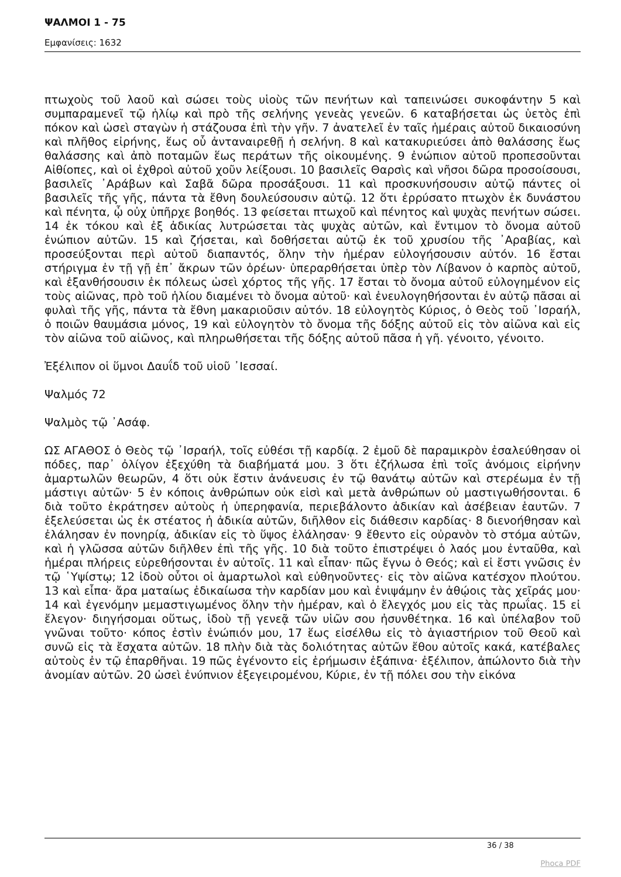ΨΑΛΜΟΙ 1 - 75
Εμφανίσεις: 1632
πτωχοὺς τοῦ λαοῦ καὶ σώσει τοὺς υἱοὺς τῶν πενήτων καὶ ταπεινώσει συκοφάντην 5 καὶ συμπαραμενεῖ τῷ ἡλίῳ καὶ πρὸ τῆς σελήνης γενεὰς γενεῶν. 6 καταβήσεται ὡς ὑετὸς ἐπὶ πόκον καὶ ὡσεὶ σταγὼν ἡ στάζουσα ἐπὶ τὴν γῆν. 7 ἀνατελεῖ ἐν ταῖς ἡμέραις αὐτοῦ δικαιοσύνη καὶ πλῆθος εἰρήνης, ἕως οὗ ἀνταναιρεθῇ ἡ σελήνη. 8 καὶ κατακυριεύσει ἀπὸ θαλάσσης ἕως θαλάσσης καὶ ἀπὸ ποταμῶν ἕως περάτων τῆς οἰκουμένης. 9 ἐνώπιον αὐτοῦ προπεσοῦνται Αἰθίοπες, καὶ οἱ ἐχθροὶ αὐτοῦ χοῦν λείξουσι. 10 βασιλεῖς Θαρσὶς καὶ νῆσοι δῶρα προσοίσουσι, βασιλεῖς ᾿Αράβων καὶ Σαβᾶ δῶρα προσάξουσι. 11 καὶ προσκυνήσουσιν αὐτῷ πάντες οἱ βασιλεῖς τῆς γῆς, πάντα τὰ ἔθνη δουλεύσουσιν αὐτῷ. 12 ὅτι ἐρρύσατο πτωχὸν ἐκ δυνάστου καὶ πένητα, ᾧ οὐχ ὑπῆρχε βοηθός. 13 φείσεται πτωχοῦ καὶ πένητος καὶ ψυχὰς πενήτων σώσει. 14 ἐκ τόκου καὶ ἐξ ἀδικίας λυτρώσεται τὰς ψυχὰς αὐτῶν, καὶ ἔντιμον τὸ ὄνομα αὐτοῦ ἐνώπιον αὐτῶν. 15 καὶ ζήσεται, καὶ δοθήσεται αὐτῷ ἐκ τοῦ χρυσίου τῆς ᾿Αραβίας, καὶ προσεύξονται περὶ αὐτοῦ διαπαντός, ὅλην τὴν ἡμέραν εὐλογήσουσιν αὐτόν. 16 ἔσται στήριγμα ἐν τῇ γῇ ἐπ᾿ ἄκρων τῶν ὀρέων· ὑπεραρθήσεται ὑπὲρ τὸν Λίβανον ὁ καρπὸς αὐτοῦ, καὶ ἐξανθήσουσιν ἐκ πόλεως ὡσεὶ χόρτος τῆς γῆς. 17 ἔσται τὸ ὄνομα αὐτοῦ εὐλογημένον εἰς τοὺς αἰῶνας, πρὸ τοῦ ἡλίου διαμένει τὸ ὄνομα αὐτοῦ· καὶ ἐνευλογηθήσονται ἐν αὐτῷ πᾶσαι αἱ φυλαὶ τῆς γῆς, πάντα τὰ ἔθνη μακαριοῦσιν αὐτόν. 18 εὐλογητὸς Κύριος, ὁ Θεὸς τοῦ ᾿Ισραήλ, ὁ ποιῶν θαυμάσια μόνος, 19 καὶ εὐλογητὸν τὸ ὄνομα τῆς δόξης αὐτοῦ εἰς τὸν αἰῶνα καὶ εἰς τὸν αἰῶνα τοῦ αἰῶνος, καὶ πληρωθήσεται τῆς δόξης αὐτοῦ πᾶσα ἡ γῆ. γένοιτο, γένοιτο.
Ἐξέλιπον οἱ ὕμνοι Δαυΐδ τοῦ υἱοῦ ᾿Ιεσσαί.
Ψαλμός 72
Ψαλμὸς τῷ ᾿Ασάφ.
ΩΣ ΑΓΑΘΟΣ ὁ Θεὸς τῷ ᾿Ισραήλ, τοῖς εὐθέσι τῇ καρδίᾳ. 2 ἐμοῦ δὲ παραμικρὸν ἐσαλεύθησαν οἱ πόδες, παρ᾿ ὀλίγον ἐξεχύθη τὰ διαβήματά μου. 3 ὅτι ἐζήλωσα ἐπὶ τοῖς ἀνόμοις εἰρήνην ἁμαρτωλῶν θεωρῶν, 4 ὅτι οὐκ ἔστιν ἀνάνευσις ἐν τῷ θανάτῳ αὐτῶν καὶ στερέωμα ἐν τῇ μάστιγι αὐτῶν· 5 ἐν κόποις ἀνθρώπων οὐκ εἰσὶ καὶ μετὰ ἀνθρώπων οὐ μαστιγωθήσονται. 6 διὰ τοῦτο ἐκράτησεν αὐτοὺς ἡ ὑπερηφανία, περιεβάλοντο ἀδικίαν καὶ ἀσέβειαν ἑαυτῶν. 7 ἐξελεύσεται ὡς ἐκ στέατος ἡ ἀδικία αὐτῶν, διῆλθον εἰς διάθεσιν καρδίας· 8 διενοήθησαν καὶ ἐλάλησαν ἐν πονηρίᾳ, ἀδικίαν εἰς τὸ ὕψος ἐλάλησαν· 9 ἔθεντο εἰς οὐρανὸν τὸ στόμα αὐτῶν, καὶ ἡ γλῶσσα αὐτῶν διῆλθεν ἐπὶ τῆς γῆς. 10 διὰ τοῦτο ἐπιστρέψει ὁ λαός μου ἐνταῦθα, καὶ ἡμέραι πλήρεις εὑρεθήσονται ἐν αὐτοῖς. 11 καὶ εἶπαν· πῶς ἔγνω ὁ Θεός; καὶ εἰ ἔστι γνῶσις ἐν τῷ ῾Υψίστῳ; 12 ἰδοὺ οὗτοι οἱ ἁμαρτωλοὶ καὶ εὐθηνοῦντες· εἰς τὸν αἰῶνα κατέσχον πλούτου. 13 καὶ εἶπα· ἄρα ματαίως ἐδικαίωσα τὴν καρδίαν μου καὶ ἐνιψάμην ἐν ἀθῴοις τὰς χεῖράς μου· 14 καὶ ἐγενόμην μεμαστιγωμένος ὅλην τὴν ἡμέραν, καὶ ὁ ἔλεγχός μου εἰς τὰς πρωΐας. 15 εἰ ἔλεγον· διηγήσομαι οὕτως, ἰδοὺ τῇ γενεᾷ τῶν υἱῶν σου ἠσυνθέτηκα. 16 καὶ ὑπέλαβον τοῦ γνῶναι τοῦτο· κόπος ἐστὶν ἐνώπιόν μου, 17 ἕως εἰσέλθω εἰς τὸ ἁγιαστήριον τοῦ Θεοῦ καὶ συνῶ εἰς τὰ ἔσχατα αὐτῶν. 18 πλὴν διὰ τὰς δολιότητας αὐτῶν ἔθου αὐτοῖς κακά, κατέβαλες αὐτοὺς ἐν τῷ ἐπαρθῆναι. 19 πῶς ἐγένοντο εἰς ἐρήμωσιν ἐξάπινα· ἐξέλιπον, ἀπώλοντο διὰ τὴν ἀνομίαν αὐτῶν. 20 ὡσεὶ ἐνύπνιον ἐξεγειρομένου, Κύριε, ἐν τῇ πόλει σου τὴν εἰκόνα
36 / 38
Phoca PDF